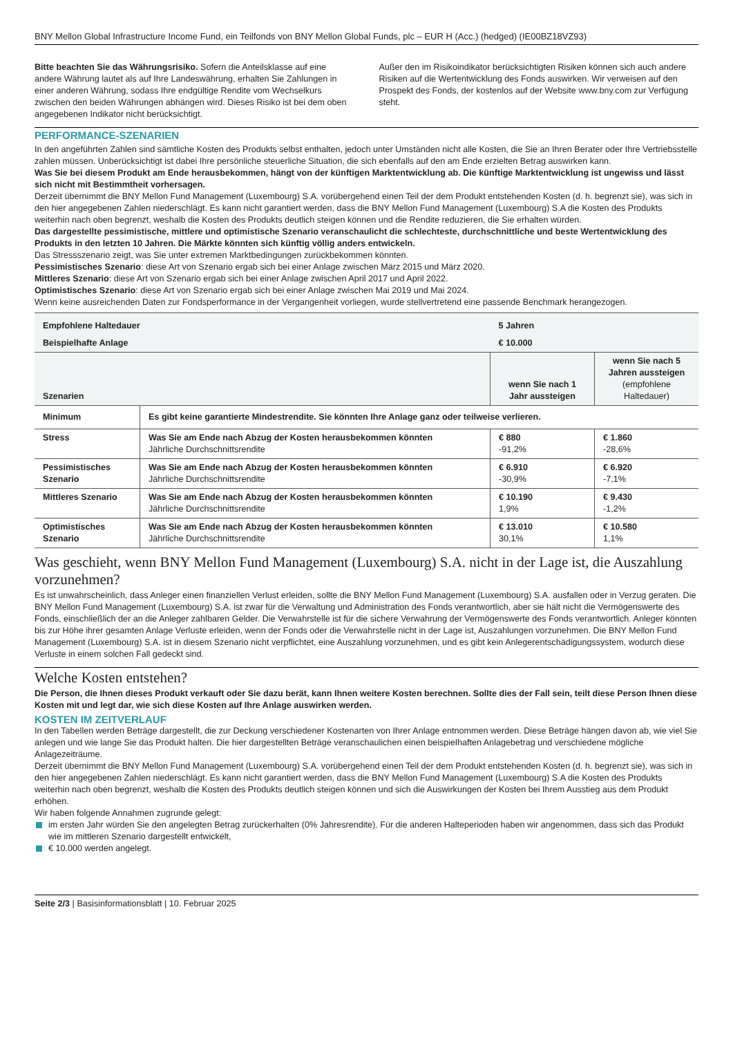BNY Mellon Global Infrastructure Income Fund, ein Teilfonds von BNY Mellon Global Funds, plc – EUR H (Acc.) (hedged) (IE00BZ18VZ93)
Bitte beachten Sie das Währungsrisiko. Sofern die Anteilsklasse auf eine andere Währung lautet als auf Ihre Landeswährung, erhalten Sie Zahlungen in einer anderen Währung, sodass Ihre endgültige Rendite vom Wechselkurs zwischen den beiden Währungen abhängen wird. Dieses Risiko ist bei dem oben angegebenen Indikator nicht berücksichtigt.
Außer den im Risikoindikator berücksichtigten Risiken können sich auch andere Risiken auf die Wertentwicklung des Fonds auswirken. Wir verweisen auf den Prospekt des Fonds, der kostenlos auf der Website www.bny.com zur Verfügung steht.
PERFORMANCE-SZENARIEN
In den angeführten Zahlen sind sämtliche Kosten des Produkts selbst enthalten, jedoch unter Umständen nicht alle Kosten, die Sie an Ihren Berater oder Ihre Vertriebsstelle zahlen müssen. Unberücksichtigt ist dabei Ihre persönliche steuerliche Situation, die sich ebenfalls auf den am Ende erzielten Betrag auswirken kann.
Was Sie bei diesem Produkt am Ende herausbekommen, hängt von der künftigen Marktentwicklung ab. Die künftige Marktentwicklung ist ungewiss und lässt sich nicht mit Bestimmtheit vorhersagen.
Derzeit übernimmt die BNY Mellon Fund Management (Luxembourg) S.A. vorübergehend einen Teil der dem Produkt entstehenden Kosten (d. h. begrenzt sie), was sich in den hier angegebenen Zahlen niederschlägt. Es kann nicht garantiert werden, dass die BNY Mellon Fund Management (Luxembourg) S.A die Kosten des Produkts weiterhin nach oben begrenzt, weshalb die Kosten des Produkts deutlich steigen können und die Rendite reduzieren, die Sie erhalten würden.
Das dargestellte pessimistische, mittlere und optimistische Szenario veranschaulicht die schlechteste, durchschnittliche und beste Wertentwicklung des Produkts in den letzten 10 Jahren. Die Märkte könnten sich künftig völlig anders entwickeln.
Das Stressszenario zeigt, was Sie unter extremen Marktbedingungen zurückbekommen könnten.
Pessimistisches Szenario: diese Art von Szenario ergab sich bei einer Anlage zwischen März 2015 und März 2020.
Mittleres Szenario: diese Art von Szenario ergab sich bei einer Anlage zwischen April 2017 und April 2022.
Optimistisches Szenario: diese Art von Szenario ergab sich bei einer Anlage zwischen Mai 2019 und Mai 2024.
Wenn keine ausreichenden Daten zur Fondsperformance in der Vergangenheit vorliegen, wurde stellvertretend eine passende Benchmark herangezogen.
| Empfohlene Haltedauer | | 5 Jahren | |
| Beispielhafte Anlage | | € 10.000 | |
| Szenarien | | wenn Sie nach 1 Jahr aussteigen | wenn Sie nach 5 Jahren aussteigen (empfohlene Haltedauer) |
| Minimum | Es gibt keine garantierte Mindestrendite. Sie könnten Ihre Anlage ganz oder teilweise verlieren. | | |
| Stress | Was Sie am Ende nach Abzug der Kosten herausbekommen könnten Jährliche Durchschnittsrendite | € 880 -91,2% | € 1.860 -28,6% |
| Pessimistisches Szenario | Was Sie am Ende nach Abzug der Kosten herausbekommen könnten Jährliche Durchschnittsrendite | € 6.910 -30,9% | € 6.920 -7,1% |
| Mittleres Szenario | Was Sie am Ende nach Abzug der Kosten herausbekommen könnten Jährliche Durchschnittsrendite | € 10.190 1,9% | € 9.430 -1,2% |
| Optimistisches Szenario | Was Sie am Ende nach Abzug der Kosten herausbekommen könnten Jährliche Durchschnittsrendite | € 13.010 30,1% | € 10.580 1,1% |
Was geschieht, wenn BNY Mellon Fund Management (Luxembourg) S.A. nicht in der Lage ist, die Auszahlung vorzunehmen?
Es ist unwahrscheinlich, dass Anleger einen finanziellen Verlust erleiden, sollte die BNY Mellon Fund Management (Luxembourg) S.A. ausfallen oder in Verzug geraten. Die BNY Mellon Fund Management (Luxembourg) S.A. ist zwar für die Verwaltung und Administration des Fonds verantwortlich, aber sie hält nicht die Vermögenswerte des Fonds, einschließlich der an die Anleger zahlbaren Gelder. Die Verwahrstelle ist für die sichere Verwahrung der Vermögenswerte des Fonds verantwortlich. Anleger könnten bis zur Höhe ihrer gesamten Anlage Verluste erleiden, wenn der Fonds oder die Verwahrstelle nicht in der Lage ist, Auszahlungen vorzunehmen. Die BNY Mellon Fund Management (Luxembourg) S.A. ist in diesem Szenario nicht verpflichtet, eine Auszahlung vorzunehmen, und es gibt kein Anlegerentschädigungssystem, wodurch diese Verluste in einem solchen Fall gedeckt sind.
Welche Kosten entstehen?
Die Person, die Ihnen dieses Produkt verkauft oder Sie dazu berät, kann Ihnen weitere Kosten berechnen. Sollte dies der Fall sein, teilt diese Person Ihnen diese Kosten mit und legt dar, wie sich diese Kosten auf Ihre Anlage auswirken werden.
KOSTEN IM ZEITVERLAUF
In den Tabellen werden Beträge dargestellt, die zur Deckung verschiedener Kostenarten von Ihrer Anlage entnommen werden. Diese Beträge hängen davon ab, wie viel Sie anlegen und wie lange Sie das Produkt halten. Die hier dargestellten Beträge veranschaulichen einen beispielhaften Anlagebetrag und verschiedene mögliche Anlagezeiträume.
Derzeit übernimmt die BNY Mellon Fund Management (Luxembourg) S.A. vorübergehend einen Teil der dem Produkt entstehenden Kosten (d. h. begrenzt sie), was sich in den hier angegebenen Zahlen niederschlägt. Es kann nicht garantiert werden, dass die BNY Mellon Fund Management (Luxembourg) S.A die Kosten des Produkts weiterhin nach oben begrenzt, weshalb die Kosten des Produkts deutlich steigen können und sich die Auswirkungen der Kosten bei Ihrem Ausstieg aus dem Produkt erhöhen.
Wir haben folgende Annahmen zugrunde gelegt:
im ersten Jahr würden Sie den angelegten Betrag zurückerhalten (0% Jahresrendite). Für die anderen Halteperioden haben wir angenommen, dass sich das Produkt wie im mittleren Szenario dargestellt entwickelt,
€ 10.000 werden angelegt.
Seite 2/3 | Basisinformationsblatt | 10. Februar 2025